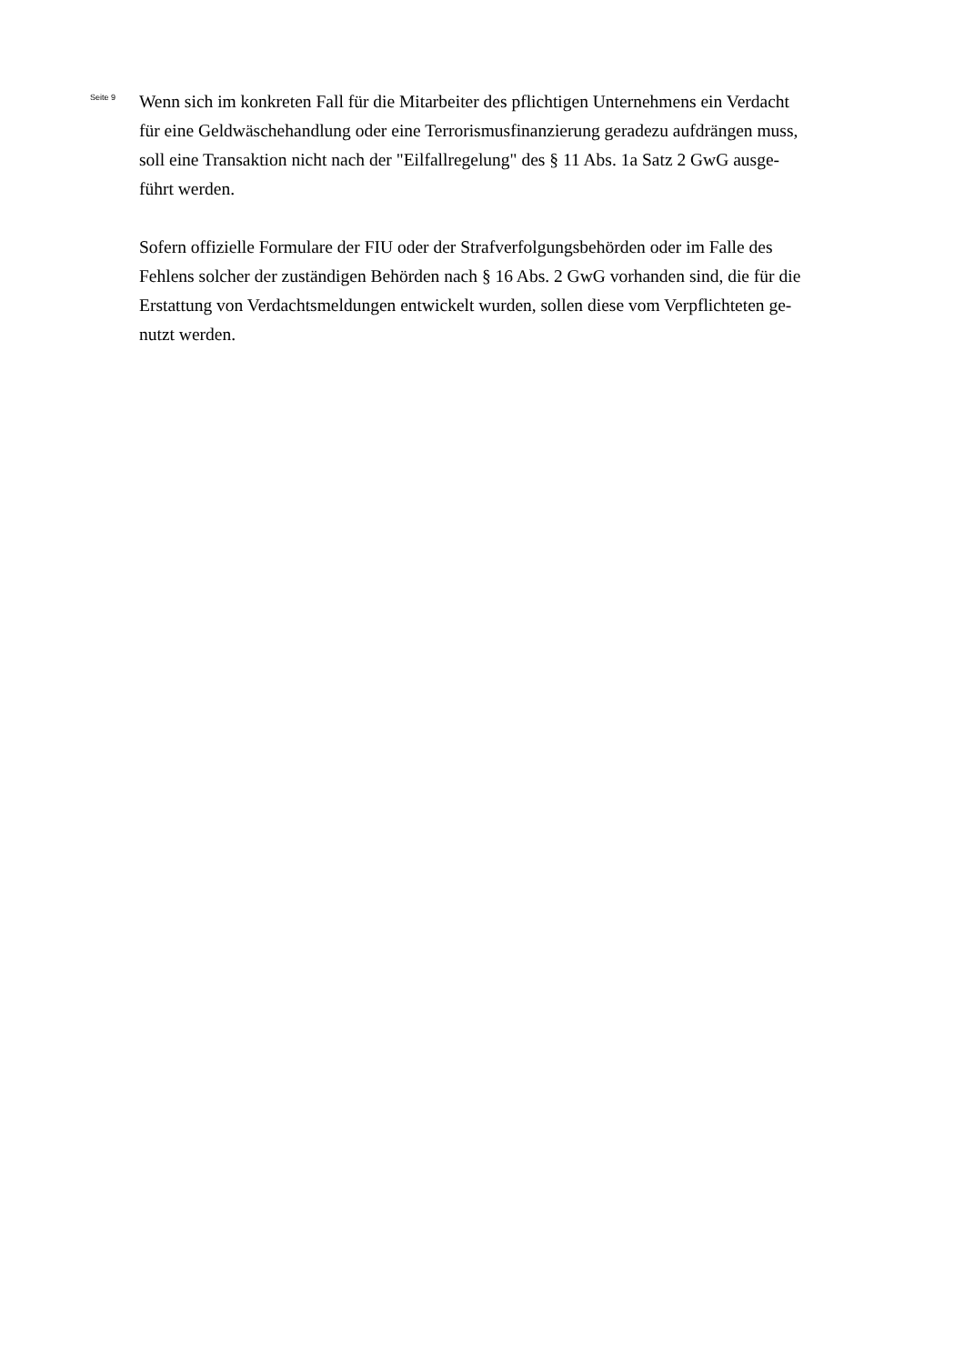Seite 9
Wenn sich im konkreten Fall für die Mitarbeiter des pflichtigen Unternehmens ein Verdacht
für eine Geldwäschehandlung oder eine Terrorismusfinanzierung geradezu aufdrängen muss,
soll eine Transaktion nicht nach der "Eilfallregelung" des § 11 Abs. 1a Satz 2 GwG ausge-
führt werden.
Sofern offizielle Formulare der FIU oder der Strafverfolgungsbehörden oder im Falle des
Fehlens solcher der zuständigen Behörden nach § 16 Abs. 2 GwG vorhanden sind, die für die
Erstattung von Verdachtsmeldungen entwickelt wurden, sollen diese vom Verpflichteten ge-
nutzt werden.